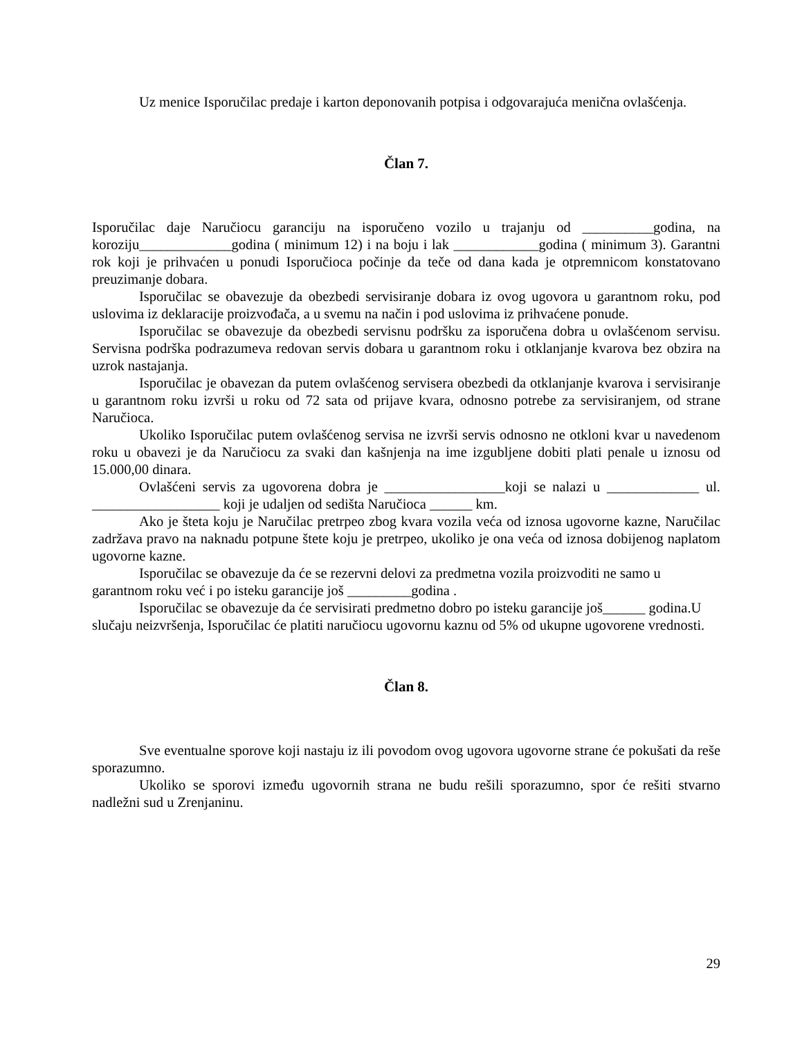Uz menice Isporučilac predaje i karton deponovanih potpisa i odgovarajuća menična ovlašćenja.
Član 7.
Isporučilac daje Naručiocu garanciju na isporučeno vozilo u trajanju od __________godina, na koroziju_____________godina ( minimum 12) i na boju i lak ____________godina ( minimum 3). Garantni rok koji je prihvaćen u ponudi Isporučioca počinje da teče od dana kada je otpremnicom konstatovano preuzimanje dobara.
Isporučilac se obavezuje da obezbedi servisiranje dobara iz ovog ugovora u garantnom roku, pod uslovima iz deklaracije proizvođača, a u svemu na način i pod uslovima iz prihvaćene ponude.
Isporučilac se obavezuje da obezbedi servisnu podršku za isporučena dobra u ovlašćenom servisu. Servisna podrška podrazumeva redovan servis dobara u garantnom roku i otklanjanje kvarova bez obzira na uzrok nastajanja.
Isporučilac je obavezan da putem ovlašćenog servisera obezbedi da otklanjanje kvarova i servisiranje u garantnom roku izvrši u roku od 72 sata od prijave kvara, odnosno potrebe za servisiranjem, od strane Naručioca.
Ukoliko Isporučilac putem ovlašćenog servisa ne izvrši servis odnosno ne otkloni kvar u navedenom roku u obavezi je da Naručiocu za svaki dan kašnjenja na ime izgubljene dobiti plati penale u iznosu od 15.000,00 dinara.
Ovlašćeni servis za ugovorena dobra je _________________koji se nalazi u _____________ ul. __________________ koji je udaljen od sedišta Naručioca ______ km.
Ako je šteta koju je Naručilac pretrpeo zbog kvara vozila veća od iznosa ugovorne kazne, Naručilac zadržava pravo na naknadu potpune štete koju je pretrpeo, ukoliko je ona veća od iznosa dobijenog naplatom ugovorne kazne.
Isporučilac se obavezuje da će se rezervni delovi za predmetna vozila proizvoditi ne samo u garantnom roku već i po isteku garancije još _________godina .
Isporučilac se obavezuje da će servisirati predmetno dobro po isteku garancije još______ godina.U slučaju neizvršenja, Isporučilac će platiti naručiocu ugovornu kaznu od 5% od ukupne ugovorene vrednosti.
Član 8.
Sve eventualne sporove koji nastaju iz ili povodom ovog ugovora ugovorne strane će pokušati da reše sporazumno.
Ukoliko se sporovi između ugovornih strana ne budu rešili sporazumno, spor će rešiti stvarno nadležni sud u Zrenjaninu.
29